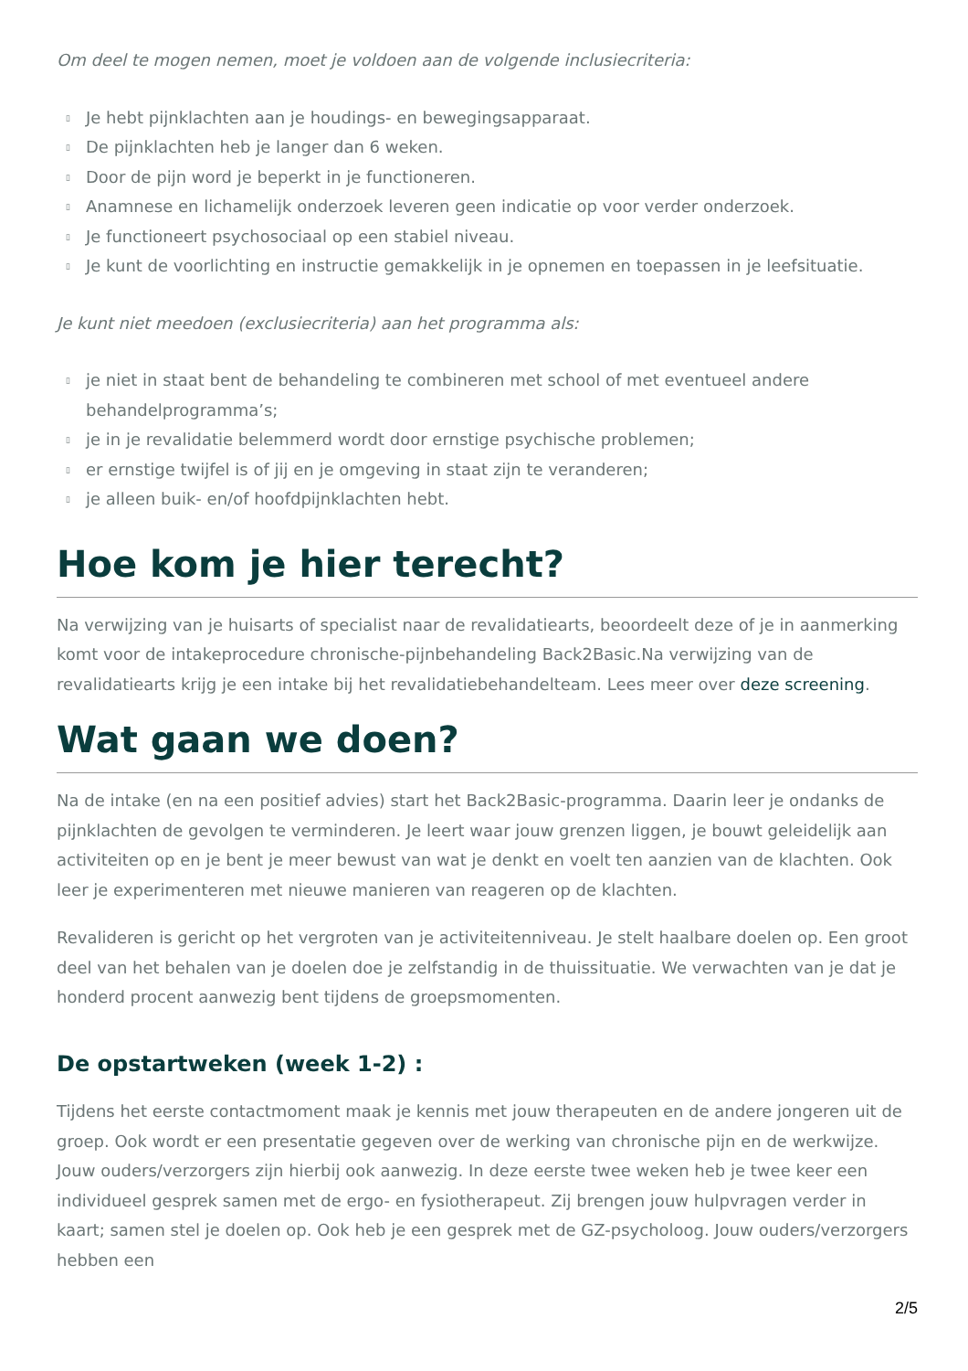Om deel te mogen nemen, moet je voldoen aan de volgende inclusiecriteria:
▯ Je hebt pijnklachten aan je houdings- en bewegingsapparaat.
▯ De pijnklachten heb je langer dan 6 weken.
▯ Door de pijn word je beperkt in je functioneren.
▯ Anamnese en lichamelijk onderzoek leveren geen indicatie op voor verder onderzoek.
▯ Je functioneert psychosociaal op een stabiel niveau.
▯ Je kunt de voorlichting en instructie gemakkelijk in je opnemen en toepassen in je leefsituatie.
Je kunt niet meedoen (exclusiecriteria) aan het programma als:
▯ je niet in staat bent de behandeling te combineren met school of met eventueel andere behandelprogramma’s;
▯ je in je revalidatie belemmerd wordt door ernstige psychische problemen;
▯ er ernstige twijfel is of jij en je omgeving in staat zijn te veranderen;
▯ je alleen buik- en/of hoofdpijnklachten hebt.
Hoe kom je hier terecht?
Na verwijzing van je huisarts of specialist naar de revalidatiearts, beoordeelt deze of je in aanmerking komt voor de intakeprocedure chronische-pijnbehandeling Back2Basic.Na verwijzing van de revalidatiearts krijg je een intake bij het revalidatiebehandelteam. Lees meer over deze screening.
Wat gaan we doen?
Na de intake (en na een positief advies) start het Back2Basic-programma. Daarin leer je ondanks de pijnklachten de gevolgen te verminderen. Je leert waar jouw grenzen liggen, je bouwt geleidelijk aan activiteiten op en je bent je meer bewust van wat je denkt en voelt ten aanzien van de klachten. Ook leer je experimenteren met nieuwe manieren van reageren op de klachten.
Revalideren is gericht op het vergroten van je activiteitenniveau. Je stelt haalbare doelen op. Een groot deel van het behalen van je doelen doe je zelfstandig in de thuissituatie. We verwachten van je dat je honderd procent aanwezig bent tijdens de groepsmomenten.
De opstartweken (week 1-2) :
Tijdens het eerste contactmoment maak je kennis met jouw therapeuten en de andere jongeren uit de groep. Ook wordt er een presentatie gegeven over de werking van chronische pijn en de werkwijze. Jouw ouders/verzorgers zijn hierbij ook aanwezig. In deze eerste twee weken heb je twee keer een individueel gesprek samen met de ergo- en fysiotherapeut. Zij brengen jouw hulpvragen verder in kaart; samen stel je doelen op. Ook heb je een gesprek met de GZ-psycholoog. Jouw ouders/verzorgers hebben een
2/5